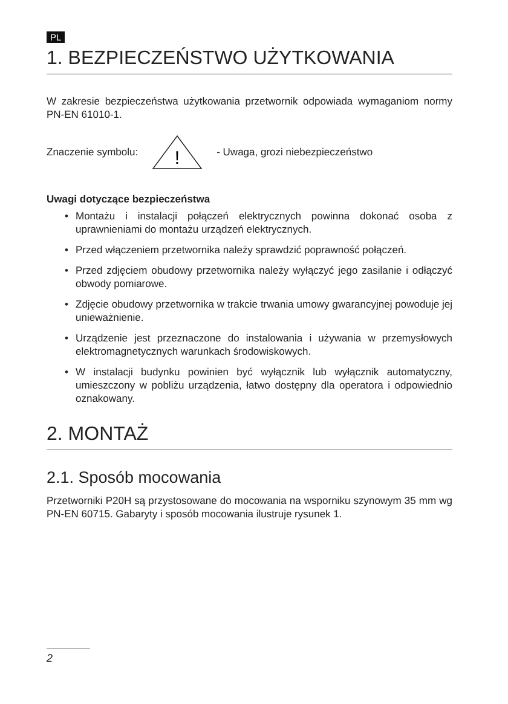PL
1. BEZPIECZEŃSTWO UŻYTKOWANIA
W zakresie bezpieczeństwa użytkowania przetwornik odpowiada wymaganiom normy PN-EN 61010-1.
Znaczenie symbolu:
!
- Uwaga, grozi niebezpieczeństwo
Uwagi dotyczące bezpieczeństwa
• Montażu i instalacji połączeń elektrycznych powinna dokonać osoba z uprawnieniami do montażu urządzeń elektrycznych.
• Przed włączeniem przetwornika należy sprawdzić poprawność połączeń.
• Przed zdjęciem obudowy przetwornika należy wyłączyć jego zasilanie i odłączyć obwody pomiarowe.
• Zdjęcie obudowy przetwornika w trakcie trwania umowy gwarancyjnej powoduje jej unieważnienie.
• Urządzenie jest przeznaczone do instalowania i używania w przemysłowych elektromagnetycznych warunkach środowiskowych.
• W instalacji budynku powinien być wyłącznik lub wyłącznik automatyczny, umieszczony w pobliżu urządzenia, łatwo dostępny dla operatora i odpowiednio oznakowany.
2. MONTAŻ
2.1. Sposób mocowania
Przetworniki P20H są przystosowane do mocowania na wsporniku szynowym 35 mm wg PN-EN 60715. Gabaryty i sposób mocowania ilustruje rysunek 1.
2